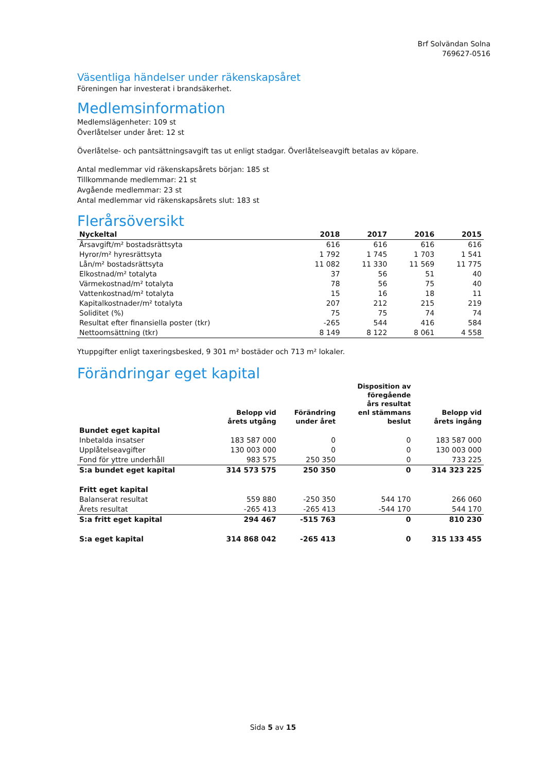Brf Solvändan Solna
769627-0516
Väsentliga händelser under räkenskapsåret
Föreningen har investerat i brandsäkerhet.
Medlemsinformation
Medlemslägenheter: 109 st
Överlåtelser under året: 12 st
Överlåtelse- och pantsättningsavgift tas ut enligt stadgar. Överlåtelseavgift betalas av köpare.
Antal medlemmar vid räkenskapsårets början: 185 st
Tillkommande medlemmar: 21 st
Avgående medlemmar: 23 st
Antal medlemmar vid räkenskapsårets slut: 183 st
Flerårsöversikt
| Nyckeltal | 2018 | 2017 | 2016 | 2015 |
| --- | --- | --- | --- | --- |
| Årsavgift/m² bostadsrättsyta | 616 | 616 | 616 | 616 |
| Hyror/m² hyresrättsyta | 1 792 | 1 745 | 1 703 | 1 541 |
| Lån/m² bostadsrättsyta | 11 082 | 11 330 | 11 569 | 11 775 |
| Elkostnad/m² totalyta | 37 | 56 | 51 | 40 |
| Värmekostnad/m² totalyta | 78 | 56 | 75 | 40 |
| Vattenkostnad/m² totalyta | 15 | 16 | 18 | 11 |
| Kapitalkostnader/m² totalyta | 207 | 212 | 215 | 219 |
| Soliditet (%) | 75 | 75 | 74 | 74 |
| Resultat efter finansiella poster (tkr) | -265 | 544 | 416 | 584 |
| Nettoomsättning (tkr) | 8 149 | 8 122 | 8 061 | 4 558 |
Ytuppgifter enligt taxeringsbesked, 9 301 m² bostäder och 713 m² lokaler.
Förändringar eget kapital
| | Belopp vid årets utgång | Förändring under året | Disposition av föregående års resultat enl stämmans beslut | Belopp vid årets ingång |
| --- | --- | --- | --- | --- |
| Bundet eget kapital | | | | |
| Inbetalda insatser | 183 587 000 | 0 | 0 | 183 587 000 |
| Upplåtelseavgifter | 130 003 000 | 0 | 0 | 130 003 000 |
| Fond för yttre underhåll | 983 575 | 250 350 | 0 | 733 225 |
| S:a bundet eget kapital | 314 573 575 | 250 350 | 0 | 314 323 225 |
| Fritt eget kapital | | | | |
| Balanserat resultat | 559 880 | -250 350 | 544 170 | 266 060 |
| Årets resultat | -265 413 | -265 413 | -544 170 | 544 170 |
| S:a fritt eget kapital | 294 467 | -515 763 | 0 | 810 230 |
| S:a eget kapital | 314 868 042 | -265 413 | 0 | 315 133 455 |
Sida 5 av 15